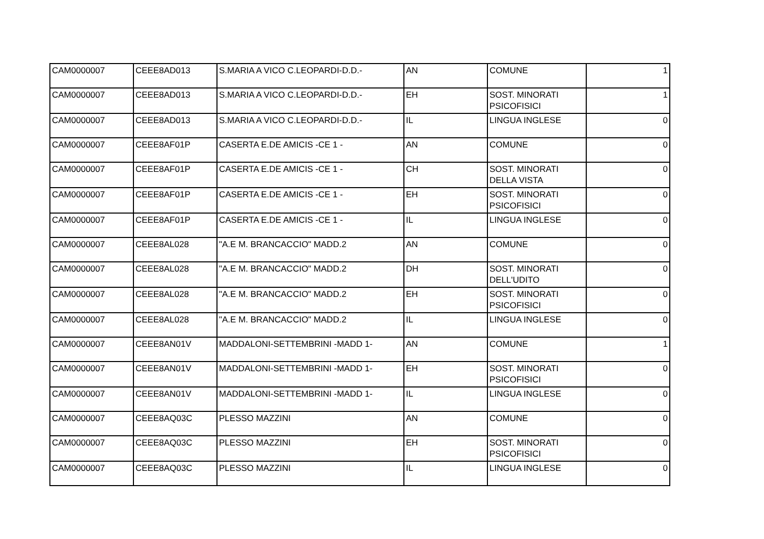| CAM0000007 | CEEE8AD013 | S.MARIA A VICO C.LEOPARDI-D.D.- | AN | COMUNE | 1 |
| CAM0000007 | CEEE8AD013 | S.MARIA A VICO C.LEOPARDI-D.D.- | EH | SOST. MINORATI PSICOFISICI | 1 |
| CAM0000007 | CEEE8AD013 | S.MARIA A VICO C.LEOPARDI-D.D.- | IL | LINGUA INGLESE | 0 |
| CAM0000007 | CEEE8AF01P | CASERTA E.DE AMICIS -CE 1 - | AN | COMUNE | 0 |
| CAM0000007 | CEEE8AF01P | CASERTA E.DE AMICIS -CE 1 - | CH | SOST. MINORATI DELLA VISTA | 0 |
| CAM0000007 | CEEE8AF01P | CASERTA E.DE AMICIS -CE 1 - | EH | SOST. MINORATI PSICOFISICI | 0 |
| CAM0000007 | CEEE8AF01P | CASERTA E.DE AMICIS -CE 1 - | IL | LINGUA INGLESE | 0 |
| CAM0000007 | CEEE8AL028 | "A.E M. BRANCACCIO" MADD.2 | AN | COMUNE | 0 |
| CAM0000007 | CEEE8AL028 | "A.E M. BRANCACCIO" MADD.2 | DH | SOST. MINORATI DELL'UDITO | 0 |
| CAM0000007 | CEEE8AL028 | "A.E M. BRANCACCIO" MADD.2 | EH | SOST. MINORATI PSICOFISICI | 0 |
| CAM0000007 | CEEE8AL028 | "A.E M. BRANCACCIO" MADD.2 | IL | LINGUA INGLESE | 0 |
| CAM0000007 | CEEE8AN01V | MADDALONI-SETTEMBRINI -MADD 1- | AN | COMUNE | 1 |
| CAM0000007 | CEEE8AN01V | MADDALONI-SETTEMBRINI -MADD 1- | EH | SOST. MINORATI PSICOFISICI | 0 |
| CAM0000007 | CEEE8AN01V | MADDALONI-SETTEMBRINI -MADD 1- | IL | LINGUA INGLESE | 0 |
| CAM0000007 | CEEE8AQ03C | PLESSO MAZZINI | AN | COMUNE | 0 |
| CAM0000007 | CEEE8AQ03C | PLESSO MAZZINI | EH | SOST. MINORATI PSICOFISICI | 0 |
| CAM0000007 | CEEE8AQ03C | PLESSO MAZZINI | IL | LINGUA INGLESE | 0 |